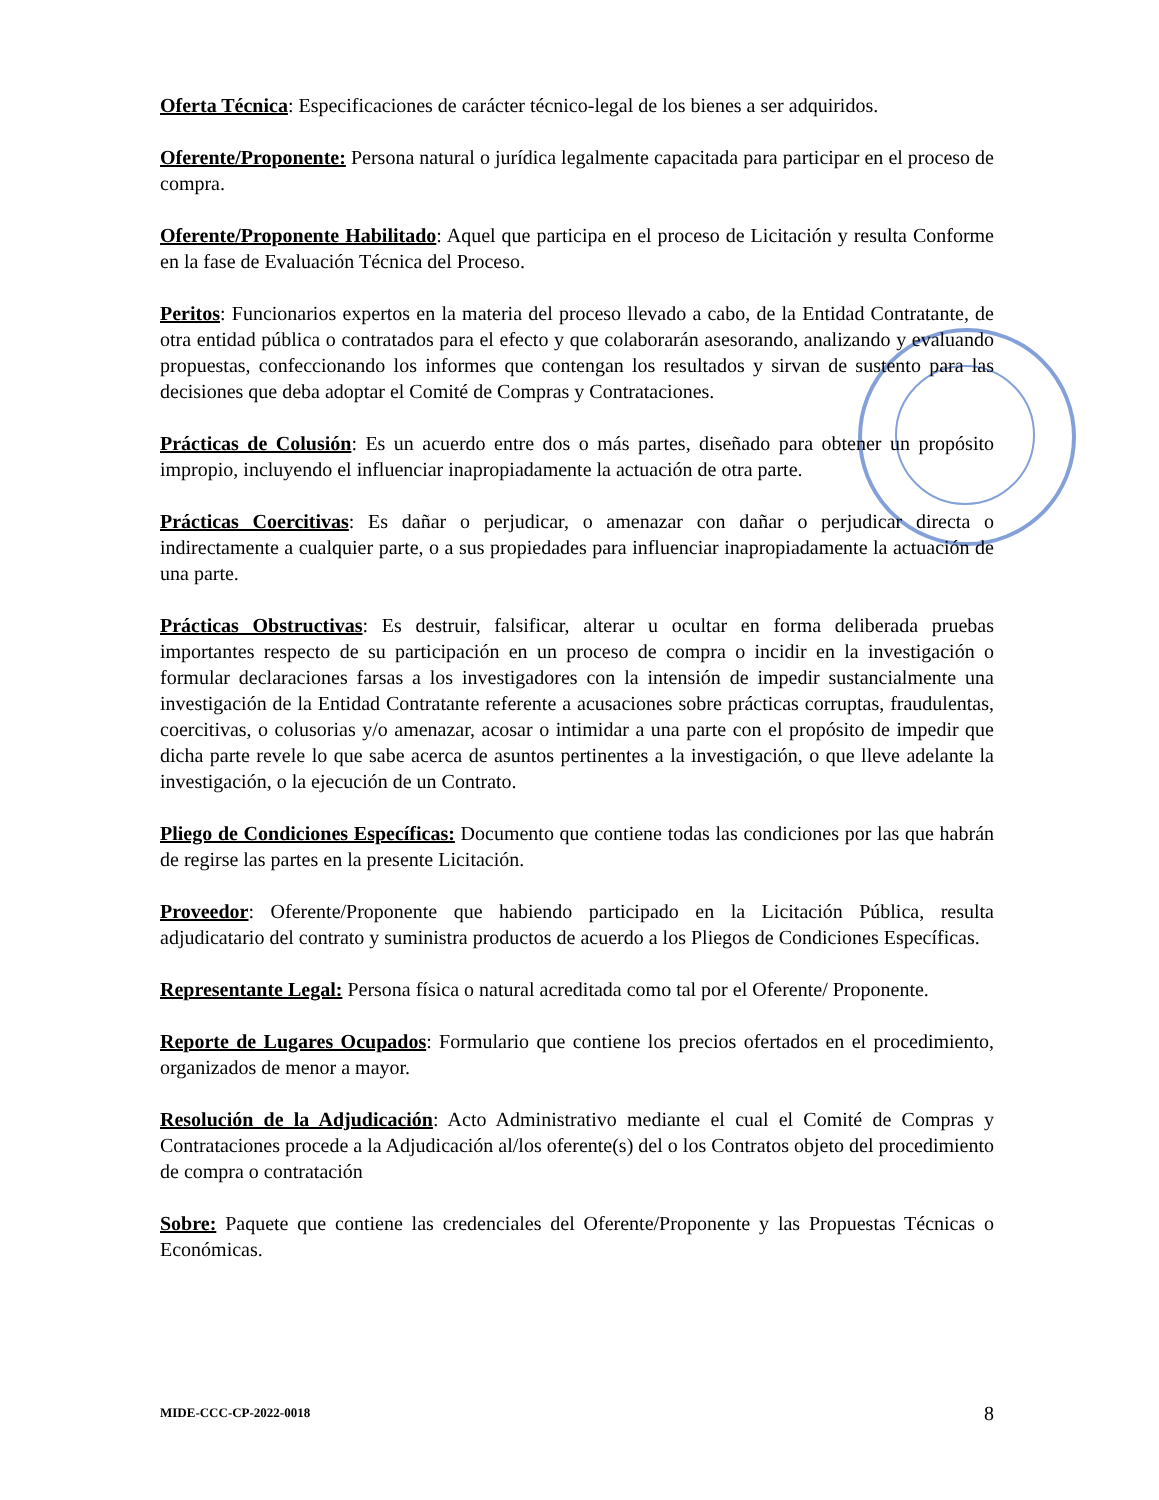Oferta Técnica: Especificaciones de carácter técnico-legal de los bienes a ser adquiridos.
Oferente/Proponente: Persona natural o jurídica legalmente capacitada para participar en el proceso de compra.
Oferente/Proponente Habilitado: Aquel que participa en el proceso de Licitación y resulta Conforme en la fase de Evaluación Técnica del Proceso.
Peritos: Funcionarios expertos en la materia del proceso llevado a cabo, de la Entidad Contratante, de otra entidad pública o contratados para el efecto y que colaborarán asesorando, analizando y evaluando propuestas, confeccionando los informes que contengan los resultados y sirvan de sustento para las decisiones que deba adoptar el Comité de Compras y Contrataciones.
Prácticas de Colusión: Es un acuerdo entre dos o más partes, diseñado para obtener un propósito impropio, incluyendo el influenciar inapropiadamente la actuación de otra parte.
Prácticas Coercitivas: Es dañar o perjudicar, o amenazar con dañar o perjudicar directa o indirectamente a cualquier parte, o a sus propiedades para influenciar inapropiadamente la actuación de una parte.
Prácticas Obstructivas: Es destruir, falsificar, alterar u ocultar en forma deliberada pruebas importantes respecto de su participación en un proceso de compra o incidir en la investigación o formular declaraciones farsas a los investigadores con la intensión de impedir sustancialmente una investigación de la Entidad Contratante referente a acusaciones sobre prácticas corruptas, fraudulentas, coercitivas, o colusorias y/o amenazar, acosar o intimidar a una parte con el propósito de impedir que dicha parte revele lo que sabe acerca de asuntos pertinentes a la investigación, o que lleve adelante la investigación, o la ejecución de un Contrato.
Pliego de Condiciones Específicas: Documento que contiene todas las condiciones por las que habrán de regirse las partes en la presente Licitación.
Proveedor: Oferente/Proponente que habiendo participado en la Licitación Pública, resulta adjudicatario del contrato y suministra productos de acuerdo a los Pliegos de Condiciones Específicas.
Representante Legal: Persona física o natural acreditada como tal por el Oferente/ Proponente.
Reporte de Lugares Ocupados: Formulario que contiene los precios ofertados en el procedimiento, organizados de menor a mayor.
Resolución de la Adjudicación: Acto Administrativo mediante el cual el Comité de Compras y Contrataciones procede a la Adjudicación al/los oferente(s) del o los Contratos objeto del procedimiento de compra o contratación
Sobre: Paquete que contiene las credenciales del Oferente/Proponente y las Propuestas Técnicas o Económicas.
MIDE-CCC-CP-2022-0018 8